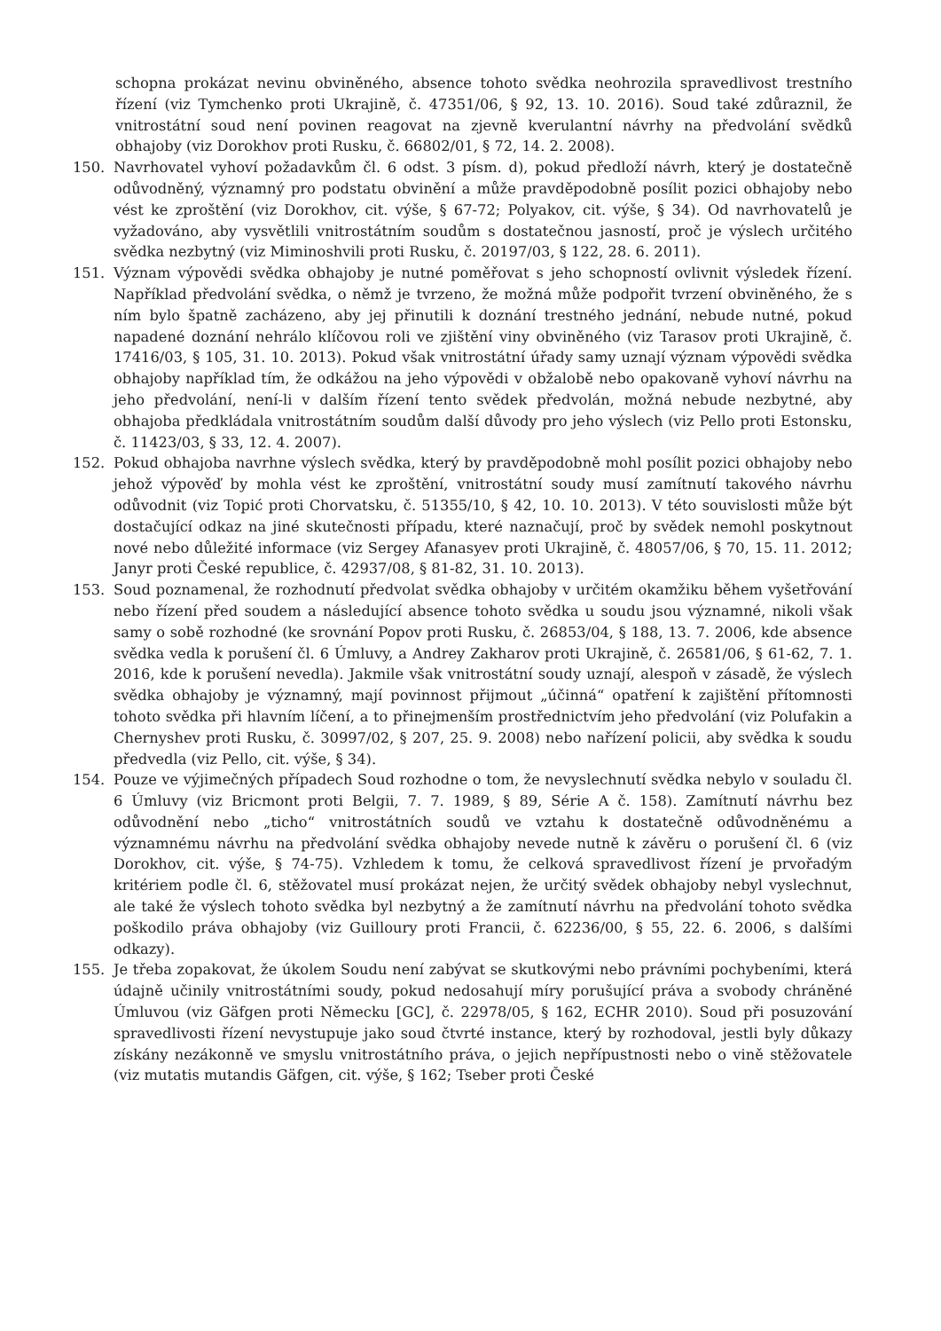schopna prokázat nevinu obviněného, absence tohoto svědka neohrozila spravedlivost trestního řízení (viz Tymchenko proti Ukrajině, č. 47351/06, § 92, 13. 10. 2016). Soud také zdůraznil, že vnitrostátní soud není povinen reagovat na zjevně kverulantní návrhy na předvolání svědků obhajoby (viz Dorokhov proti Rusku, č. 66802/01, § 72, 14. 2. 2008).
150. Navrhovatel vyhoví požadavkům čl. 6 odst. 3 písm. d), pokud předloží návrh, který je dostatečně odůvodněný, významný pro podstatu obvinění a může pravděpodobně posílit pozici obhajoby nebo vést ke zproštění (viz Dorokhov, cit. výše, § 67-72; Polyakov, cit. výše, § 34). Od navrhovatelů je vyžadováno, aby vysvětlili vnitrostátním soudům s dostatečnou jasností, proč je výslech určitého svědka nezbytný (viz Miminoshvili proti Rusku, č. 20197/03, § 122, 28. 6. 2011).
151. Význam výpovědi svědka obhajoby je nutné poměřovat s jeho schopností ovlivnit výsledek řízení. Například předvolání svědka, o němž je tvrzeno, že možná může podpořit tvrzení obviněného, že s ním bylo špatně zacházeno, aby jej přinutili k doznání trestného jednání, nebude nutné, pokud napadené doznání nehrálo klíčovou roli ve zjištění viny obviněného (viz Tarasov proti Ukrajině, č. 17416/03, § 105, 31. 10. 2013). Pokud však vnitrostátní úřady samy uznají význam výpovědi svědka obhajoby například tím, že odkážou na jeho výpovědi v obžalobě nebo opakovaně vyhoví návrhu na jeho předvolání, není-li v dalším řízení tento svědek předvolán, možná nebude nezbytné, aby obhajoba předkládala vnitrostátním soudům další důvody pro jeho výslech (viz Pello proti Estonsku, č. 11423/03, § 33, 12. 4. 2007).
152. Pokud obhajoba navrhne výslech svědka, který by pravděpodobně mohl posílit pozici obhajoby nebo jehož výpověď by mohla vést ke zproštění, vnitrostátní soudy musí zamítnutí takového návrhu odůvodnit (viz Topić proti Chorvatsku, č. 51355/10, § 42, 10. 10. 2013). V této souvislosti může být dostačující odkaz na jiné skutečnosti případu, které naznačují, proč by svědek nemohl poskytnout nové nebo důležité informace (viz Sergey Afanasyev proti Ukrajině, č. 48057/06, § 70, 15. 11. 2012; Janyr proti České republice, č. 42937/08, § 81-82, 31. 10. 2013).
153. Soud poznamenal, že rozhodnutí předvolat svědka obhajoby v určitém okamžiku během vyšetřování nebo řízení před soudem a následující absence tohoto svědka u soudu jsou významné, nikoli však samy o sobě rozhodné (ke srovnání Popov proti Rusku, č. 26853/04, § 188, 13. 7. 2006, kde absence svědka vedla k porušení čl. 6 Úmluvy, a Andrey Zakharov proti Ukrajině, č. 26581/06, § 61-62, 7. 1. 2016, kde k porušení nevedla). Jakmile však vnitrostátní soudy uznají, alespoň v zásadě, že výslech svědka obhajoby je významný, mají povinnost přijmout „účinná“ opatření k zajištění přítomnosti tohoto svědka při hlavním líčení, a to přinejmenším prostřednictvím jeho předvolání (viz Polufakin a Chernyshev proti Rusku, č. 30997/02, § 207, 25. 9. 2008) nebo nařízení policii, aby svědka k soudu předvedla (viz Pello, cit. výše, § 34).
154. Pouze ve výjimečných případech Soud rozhodne o tom, že nevyslechnutí svědka nebylo v souladu čl. 6 Úmluvy (viz Bricmont proti Belgii, 7. 7. 1989, § 89, Série A č. 158). Zamítnutí návrhu bez odůvodnění nebo „ticho“ vnitrostátních soudů ve vztahu k dostatečně odůvodněnému a významnému návrhu na předvolání svědka obhajoby nevede nutně k závěru o porušení čl. 6 (viz Dorokhov, cit. výše, § 74-75). Vzhledem k tomu, že celková spravedlivost řízení je prvořadým kritériem podle čl. 6, stěžovatel musí prokázat nejen, že určitý svědek obhajoby nebyl vyslechnut, ale také že výslech tohoto svědka byl nezbytný a že zamítnutí návrhu na předvolání tohoto svědka poškodilo práva obhajoby (viz Guilloury proti Francii, č. 62236/00, § 55, 22. 6. 2006, s dalšími odkazy).
155. Je třeba zopakovat, že úkolem Soudu není zabývat se skutkovými nebo právními pochybeními, která údajně učinily vnitrostátními soudy, pokud nedosahují míry porušující práva a svobody chráněné Úmluvou (viz Gäfgen proti Německu [GC], č. 22978/05, § 162, ECHR 2010). Soud při posuzování spravedlivosti řízení nevystupuje jako soud čtvrté instance, který by rozhodoval, jestli byly důkazy získány nezákonně ve smyslu vnitrostátního práva, o jejich nepřípustnosti nebo o vině stěžovatele (viz mutatis mutandis Gäfgen, cit. výše, § 162; Tseber proti České